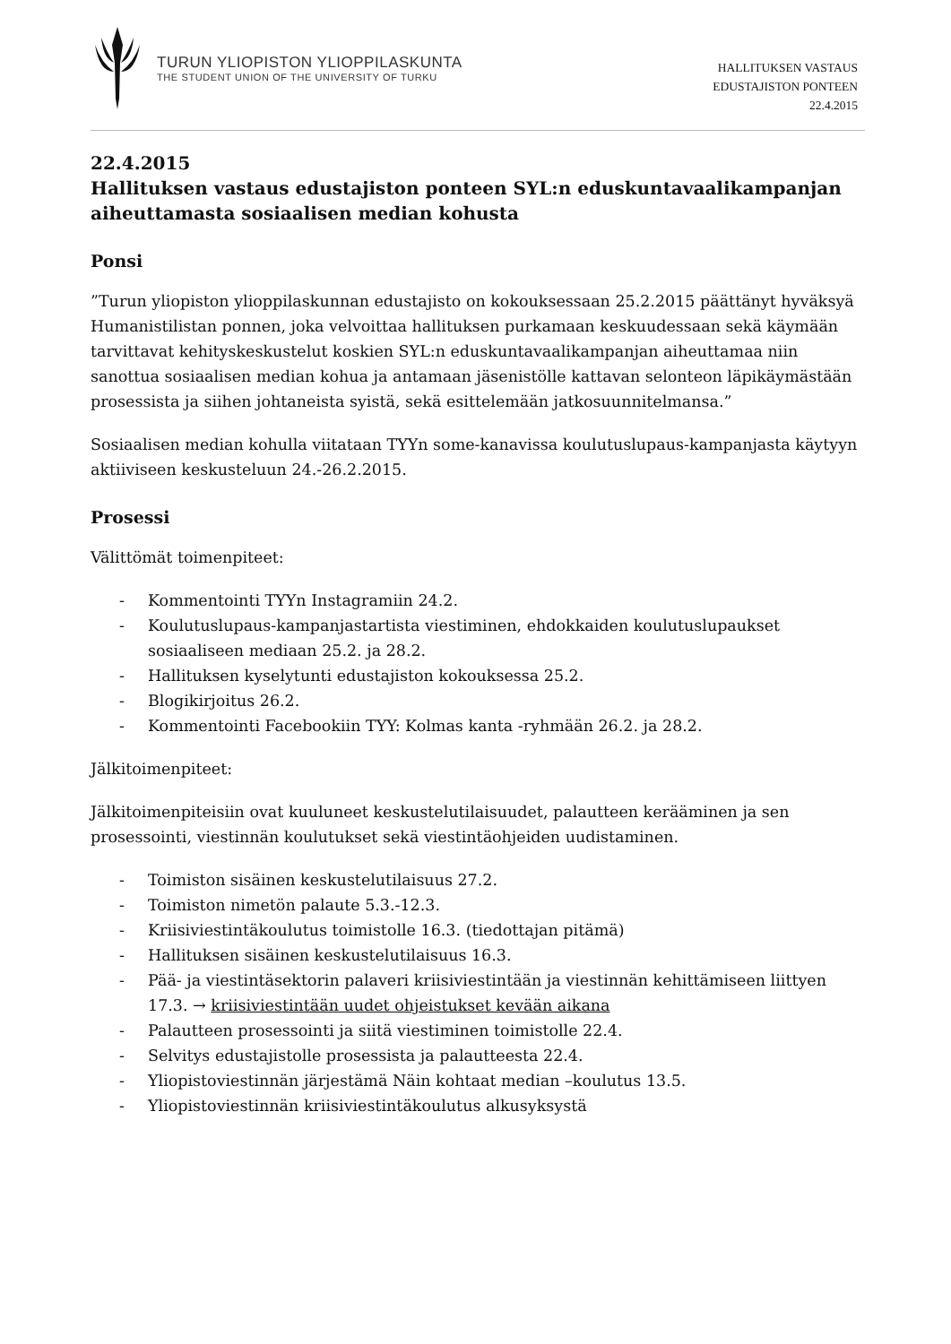TURUN YLIOPISTON YLIOPPILASKUNTA
THE STUDENT UNION OF THE UNIVERSITY OF TURKU
HALLITUKSEN VASTAUS
EDUSTAJISTON PONTEEN
22.4.2015
22.4.2015
Hallituksen vastaus edustajiston ponteen SYL:n eduskuntavaalikampanjan aiheuttamasta sosiaalisen median kohusta
Ponsi
”Turun yliopiston ylioppilaskunnan edustajisto on kokouksessaan 25.2.2015 päättänyt hyväksyä Humanistilistan ponnen, joka velvoittaa hallituksen purkamaan keskuudessaan sekä käymään tarvittavat kehityskeskustelut koskien SYL:n eduskuntavaalikampanjan aiheuttamaa niin sanottua sosiaalisen median kohua ja antamaan jäsenistölle kattavan selonteon läpikäymästään prosessista ja siihen johtaneista syistä, sekä esittelemään jatkosuunnitelmansa.”
Sosiaalisen median kohulla viitataan TYYn some-kanavissa koulutuslupaus-kampanjasta käytyyn aktiiviseen keskusteluun 24.-26.2.2015.
Prosessi
Välittömät toimenpiteet:
- Kommentointi TYYn Instagramiin 24.2.
- Koulutuslupaus-kampanjastartista viestiminen, ehdokkaiden koulutuslupaukset sosiaaliseen mediaan 25.2. ja 28.2.
- Hallituksen kyselytunti edustajiston kokouksessa 25.2.
- Blogikirjoitus 26.2.
- Kommentointi Facebookiin TYY: Kolmas kanta -ryhmään 26.2. ja 28.2.
Jälkitoimenpiteet:
Jälkitoimenpiteisiin ovat kuuluneet keskustelutilaisuudet, palautteen kerääminen ja sen prosessointi, viestinnän koulutukset sekä viestintäohjeiden uudistaminen.
- Toimiston sisäinen keskustelutilaisuus 27.2.
- Toimiston nimetön palaute 5.3.-12.3.
- Kriisiviestintäkoulutus toimistolle 16.3. (tiedottajan pitämä)
- Hallituksen sisäinen keskustelutilaisuus 16.3.
- Pää- ja viestintäsektorin palaveri kriisiviestintään ja viestinnän kehittämiseen liittyen 17.3. → kriisiviestintään uudet ohjeistukset kevään aikana
- Palautteen prosessointi ja siitä viestiminen toimistolle 22.4.
- Selvitys edustajistolle prosessista ja palautteesta 22.4.
- Yliopistoviestinnän järjestämä Näin kohtaat median –koulutus 13.5.
- Yliopistoviestinnän kriisiviestintäkoulutus alkusyksystä